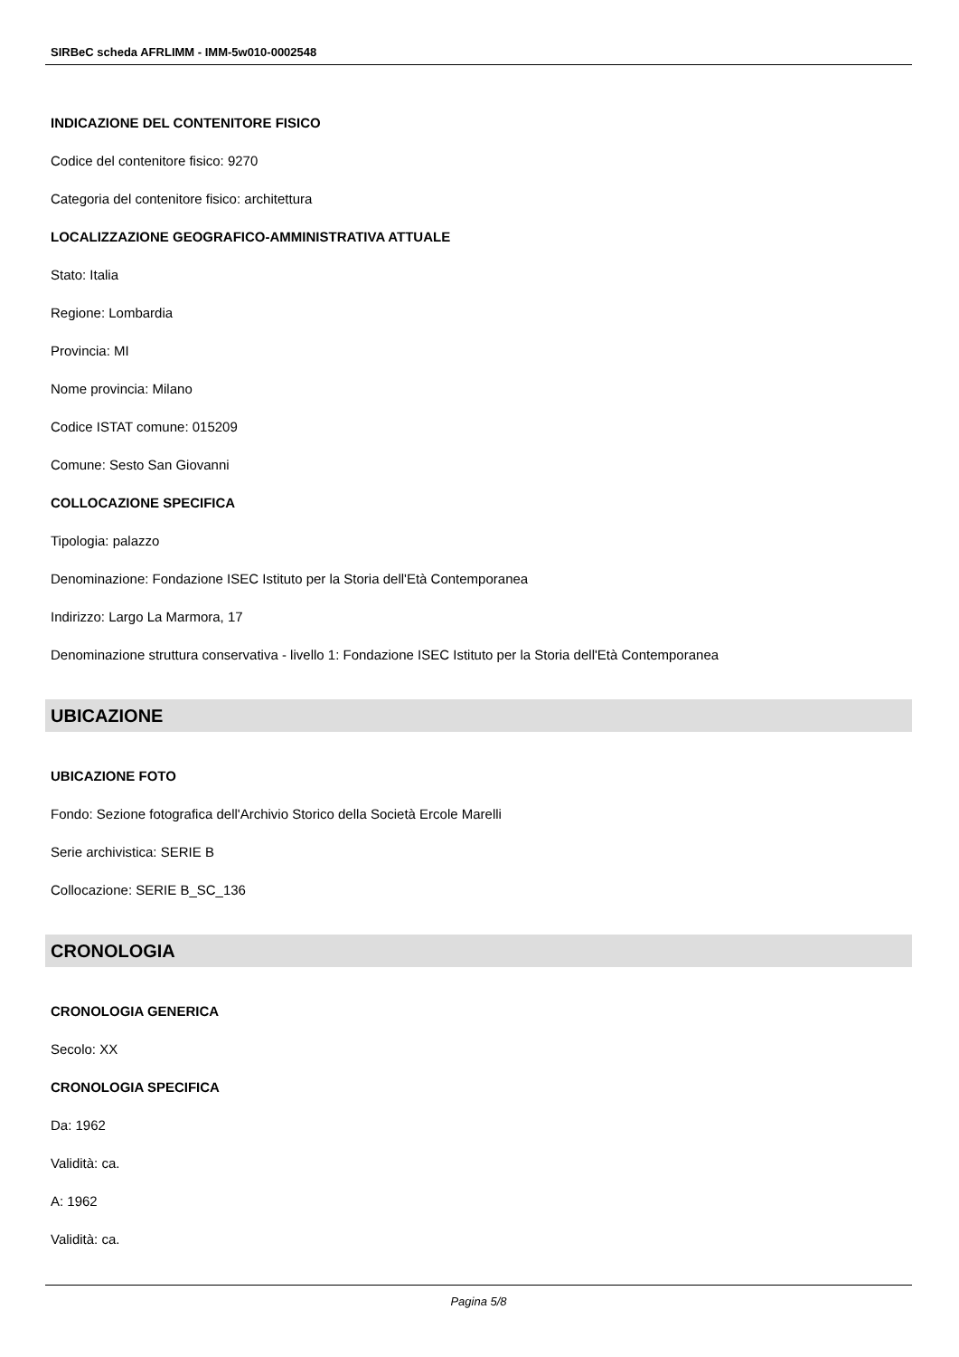SIRBeC scheda AFRLIMM - IMM-5w010-0002548
INDICAZIONE DEL CONTENITORE FISICO
Codice del contenitore fisico: 9270
Categoria del contenitore fisico: architettura
LOCALIZZAZIONE GEOGRAFICO-AMMINISTRATIVA ATTUALE
Stato: Italia
Regione: Lombardia
Provincia: MI
Nome provincia: Milano
Codice ISTAT comune: 015209
Comune: Sesto San Giovanni
COLLOCAZIONE SPECIFICA
Tipologia: palazzo
Denominazione: Fondazione ISEC Istituto per la Storia dell'Età Contemporanea
Indirizzo: Largo La Marmora, 17
Denominazione struttura conservativa - livello 1: Fondazione ISEC Istituto per la Storia dell'Età Contemporanea
UBICAZIONE
UBICAZIONE FOTO
Fondo: Sezione fotografica dell'Archivio Storico della Società Ercole Marelli
Serie archivistica: SERIE B
Collocazione: SERIE B_SC_136
CRONOLOGIA
CRONOLOGIA GENERICA
Secolo: XX
CRONOLOGIA SPECIFICA
Da: 1962
Validità: ca.
A: 1962
Validità: ca.
Pagina 5/8